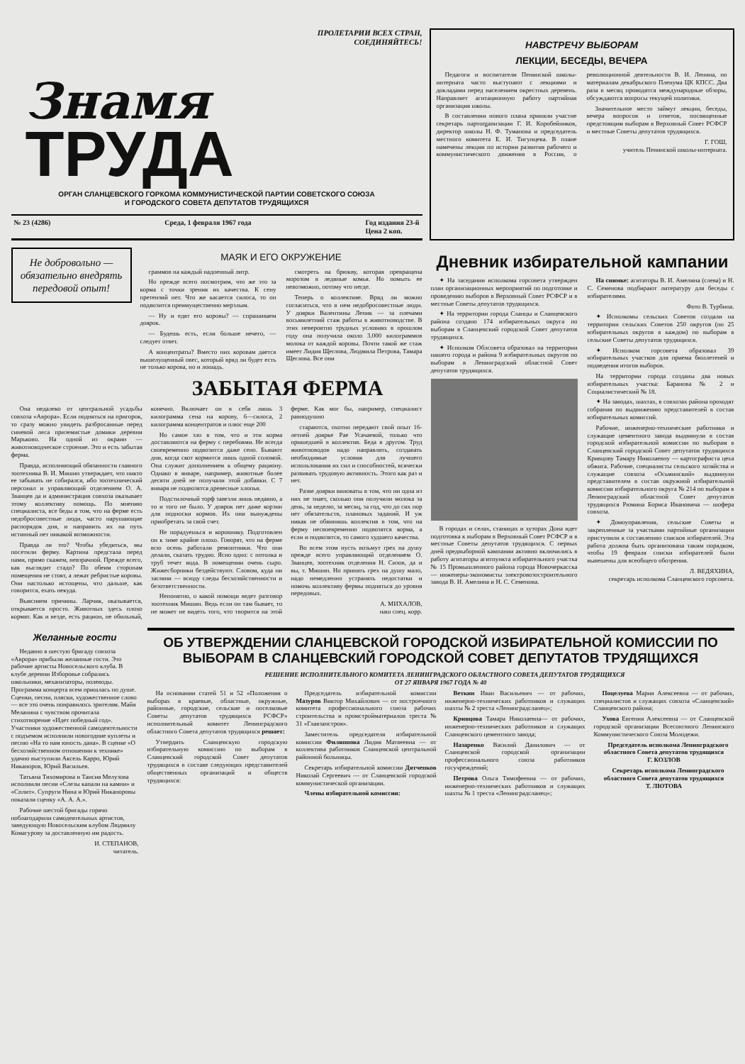ПРОЛЕТАРИИ ВСЕХ СТРАН,
СОЕДИНЯЙТЕСЬ!
Знамя
ТРУДА
ОРГАН СЛАНЦЕВСКОГО ГОРКОМА КОММУНИСТИЧЕСКОЙ ПАРТИИ СОВЕТСКОГО СОЮЗА
И ГОРОДСКОГО СОВЕТА ДЕПУТАТОВ ТРУДЯЩИХСЯ
№ 23 (4286) Среда, 1 февраля 1967 года Год издания 23-й
Цена 2 коп.
НАВСТРЕЧУ ВЫБОРАМ
ЛЕКЦИИ, БЕСЕДЫ, ВЕЧЕРА
Педагоги и воспитатели Пенинской школы-интерната часто выступают с лекциями и докладами перед населением окрестных деревень. Направляет агитационную работу партийная организация школы.
В составлении нового плана приняли участие секретарь партorganизации Г. И. Коробейников, директор школы Н. Ф. Туманова и председатель местного комитета Е. И. Тигунцева. В плане намечены лекции по истории развития рабочего и коммунистического движения в России, о революционной деятельности В. И. Ленина, по материалам декабрьского Пленума ЦК КПСС. Два раза в месяц проводятся международные обзоры, обсуждаются вопросы текущей политики.
Значительное место займут лекции, беседы, вечера вопросов и ответов, посвященные предстоящим выборам в Верховный Совет РСФСР и местные Советы депутатов трудящихся.
Г. ГОШ,
учитель Пенинской школы-интерната.
Не добровольно — обязательно внедрять передовой опыт!
МАЯК И ЕГО ОКРУЖЕНИЕ
граммов на каждый надоенный литр.
Но прежде всего посмотрим, что же это за корма с точки зрения их качества. К сену претензий нет. Что же касается силоса, то он подвозится преимущественно мерзлым.
— Ну и едят его коровы? — спрашиваем доярок.
— Будешь есть, если больше нечего, — следует ответ.
А концентраты? Вместо них коровам дается вышелущенный овес, который вряд ли будет есть не только корова, но и лошадь.
смотреть на брюкву, которая превращена морозом в ледяные комья. Но помыть ее невозможно, потому что негде.
Теперь о коллективе. Вряд ли можно согласиться, что в нем недобросовестные люди. У доярки Валентины Лепик — за плечами восьмилетний стаж работы в животноводстве. В этих невероятно трудных условиях в прошлом году она получила около 3.000 килограммов молока от каждой коровы. Почти такой же стаж имеет Лидия Щеглова, Людмила Петрова, Тамара Щеглова. Все они
ЗАБЫТАЯ ФЕРМА
Она недалеко от центральной усадьбы совхоза «Аврора». Если подняться на пригорок, то сразу можно увидеть разбросанные перед синевой леса приземистые домики деревни Марьково. На одной из окраин — животноводческое строение. Это и есть забытая ферма.
Правда, исполняющий обязанности главного зоотехника В. И. Мишин утверждает, что никто ее забывать не собирался, ибо зоотехнический персонал и управляющий отделением О. А. Званцев да и администрация совхоза оказывает этому коллективу помощь. По мнению специалиста, все беды в том, что на ферме есть недобросовестные люди, часто нарушающие распорядок дня, и направить их на путь истинный нет никакой возможности.
Правда ли это? Чтобы убедиться, мы посетили ферму. Картина предстала перед нами, прямо скажем, невзрачной. Прежде всего, как выглядит стадо? По обеим сторонам помещения не стоят, а лежат ребристые коровы. Они настолько истощены, что дальше, как говорится, ехать некуда.
Выясняем причины. Ларчик, оказывается, открывается просто. Животных здесь плохо кормят. Как и везде, есть рацион, не обильный, конечно. Включает он в себя лишь 3 килограмма сена на корову, 6—силоса, 2 килограмма концентратов и плюс еще 200
Но самое зло в том, что и эти корма доставляются на ферму с перебоями. Не всегда своевременно подвозится даже сено. Бывают дни, когда скот кормится лишь одной соломой. Она служит дополнением к общему рациону. Однако в январе, например, животные более десяти дней не получали этой добавки. С 7 января не подвозятся древесные хлопья.
Подстилочный торф завезли лишь недавно, а то и того не было. У доярок нет даже корзин для подноски кормов. Их они вынуждены приобретать за свой счет.
Не порадуешься и коровнику. Подготовлен он к зиме крайне плохо. Говорят, что на ферме всю осень работали ремонтники. Что они делали, сказать трудно. Ясно одно: с потолка и труб течет вода. В помещении очень сыро. Жижесборники бездействуют. Словом, куда ни загляни — всюду следы бесхозяйственности и безответственности.
Непонятно, о какой помощи ведет разговор зоотехник Мишин. Ведь если он там бывает, то не может не видеть того, что творится на этой ферме. Как мог бы, например, специалист равнодушно
стараются, охотно передают свой опыт 16-летней доярке Рае Усачаевой, только что пришедшей в коллектив. Беда в другом. Труд животноводов надо направлять, создавать необходимые условия для лучшего использования их сил и способностей, всячески развивать трудовую активность. Этого как раз и нет.
Разве доярки виноваты в том, что ни одна из них не знает, сколько они получили молока за день, за неделю, за месяц, за год, что до сих пор нет обязательств, плановых заданий. И уж никак не обвинишь коллектив в том, что на ферму несвоевременно подвозятся корма, а если и подвозятся, то самого худшего качества.
Во всем этом пусть возьмут грех на душу прежде всего управляющий отделением О. Званцев, зоотехник отделения Н. Сизов, да и вы, т. Мишин. Но принять грех на душу мало, надо немедленно устранять недостатки и помочь коллективу фермы подняться до уровня передовых.
А. МИХАЛОВ,
наш спец. корр.
Дневник избирательной кампании
✦ На заседании исполкома горсовета утвержден план организационных мероприятий по подготовке и проведению выборов в Верховный Совет РСФСР и в местные Советы депутатов трудящихся.
✦ На территории города Сланцы и Сланцевского района создано 174 избирательных округа по выборам в Сланцевский городской Совет депутатов трудящихся.
✦ Исполком Облсовета образовал на территории нашего города и района 9 избирательных округов по выборам в Ленинградский областной Совет депутатов трудящихся.
В городах и селах, станицах и хуторах Дона идет подготовка к выборам в Верховный Совет РСФСР и в местные Советы депутатов трудящихся. С первых дней предвыборной кампании активно включились в работу агитаторы агитпункта избирательного участка № 15 Промышленного района города Новочеркасска — инженеры-экономисты электровозостроительного завода В. И. Амелина и Н. С. Семенова.
На снимке: агитаторы В. И. Амелина (слева) и Н. С. Семенова подбирают литературу для беседы с избирателями.
Фото В. Турбина.
✦ Исполкомы сельских Советов создали на территории сельских Советов 250 округов (по 25 избирательных округов в каждом) по выборам в сельские Советы депутатов трудящихся.
✦ Исполком горсовета образовал 39 избирательных участков для приема бюллетеней и подведения итогов выборов.
На территории города созданы два новых избирательных участка: Баранова № 2 и Социалистический № 18.
✦ На заводах, шахтах, в совхозах района проходят собрания по выдвижению представителей в состав избирательных комиссий.
Рабочие, инженерно-технические работники и служащие цементного завода выдвинули в состав городской избирательной комиссии по выборам в Сланцевский городской Совет депутатов трудящихся Кривцову Тамару Николаевну — картографиста цеха обжига. Рабочие, специалисты сельского хозяйства и служащие совхоза «Осьминский» выдвинули представителем в состав окружной избирательной комиссии избирательного округа № 214 по выборам в Ленинградский областной Совет депутатов трудящихся Рюмина Бориса Ивановича — шофера совхоза.
✦ Домоуправления, сельские Советы и закрепленные за участками партийные организации приступили к составлению списков избирателей. Эта работа должна быть организована таким порядком, чтобы 19 февраля списки избирателей были вывешены для всеобщего обозрения.
Л. ВЕДЯХИНА,
секретарь исполкома Сланцевского горсовета.
Желанные гости
Недавно в шестую бригаду совхоза «Аврора» прибыли желанные гости. Это рабочие артисты Новосельского клуба. В клубе деревни Изборовье собрались школьники, механизаторы, полеводы. Программа концерта всем пришлась по душе. Сценки, песни, пляски, художественное слово — все это очень понравилось зрителям. Майя Меланина с чувством прочитала стихотворение «Идет победный год». Участники художественной самодеятельности с подъемом исполнили новогодние куплеты и песню «На то нам юность дана». В сценке «О бесхозяйственном отношении к технике» удачно выступили Аксель Карро, Юрий Никаноров, Юрий Васильев.
Татьяна Тихомирова и Таисия Мелузова исполнили песни «Слезы капали на камни» и «Сплит». Супруги Нина и Юрий Никаноровы показали сценку «А. А. А.».
Рабочие шестой бригады горячо поблагодарили самодеятельных артистов, заведующую Новосельским клубом Людмилу Комагурову за доставленную им радость.
И. СТЕПАНОВ,
читатель.
ОБ УТВЕРЖДЕНИИ СЛАНЦЕВСКОЙ ГОРОДСКОЙ ИЗБИРАТЕЛЬНОЙ КОМИССИИ ПО ВЫБОРАМ В СЛАНЦЕВСКИЙ ГОРОДСКОЙ СОВЕТ ДЕПУТАТОВ ТРУДЯЩИХСЯ
РЕШЕНИЕ ИСПОЛНИТЕЛЬНОГО КОМИТЕТА ЛЕНИНГРАДСКОГО ОБЛАСТНОГО СОВЕТА ДЕПУТАТОВ ТРУДЯЩИХСЯ
ОТ 27 ЯНВАРЯ 1967 ГОДА № 40
На основании статей 51 и 52 «Положения о выборах в краевые, областные, окружные, районные, городские, сельские и поселковые Советы депутатов трудящихся РСФСР» исполнительный комитет Ленинградского областного Совета депутатов трудящихся решает:
Утвердить Сланцевскую городскую избирательную комиссию по выборам в Сланцевский городской Совет депутатов трудящихся в составе следующих представителей общественных организаций и обществ трудящихся:
Председатель избирательной комиссии Мазуров Виктор Михайлович — от построечного комитета профессионального союза рабочих строительства и промстройматериалов треста № 31 «Главзапстроя».
Заместитель председателя избирательной комиссии Филиппова Лидия Матвеевна — от коллектива работников Сланцевской центральной районной больницы.
Секретарь избирательной комиссии Дятченков Николай Сергеевич — от Сланцевской городской коммунистической организации.
Члены избирательной комиссии:
Веткин Иван Васильевич — от рабочих, инженерно-технических работников и служащих шахты № 2 треста «Ленинградсланец»;
Кривцова Тамара Николаевна— от рабочих, инженерно-технических работников и служащих Сланцевского цементного завода;
Назаренко Василий Данилович — от Сланцевской городской организации профессионального союза работников госучреждений;
Петрова Ольга Тимофеевна — от рабочих, инженерно-технических работников и служащих шахты № 1 треста «Ленинградсланец»;
Поцелуева Мария Алексеевна — от рабочих, специалистов и служащих совхоза «Сланцевский» Сланцевского района;
Ухова Евгения Алексеевна — от Сланцевской городской организации Всесоюзного Ленинского Коммунистического Союза Молодежи.
Председатель исполкома Ленинградского областного Совета депутатов трудящихся
Г. КОЗЛОВ
Секретарь исполкома Ленинградского областного Совета депутатов трудящихся
Т. ЛЮТОВА